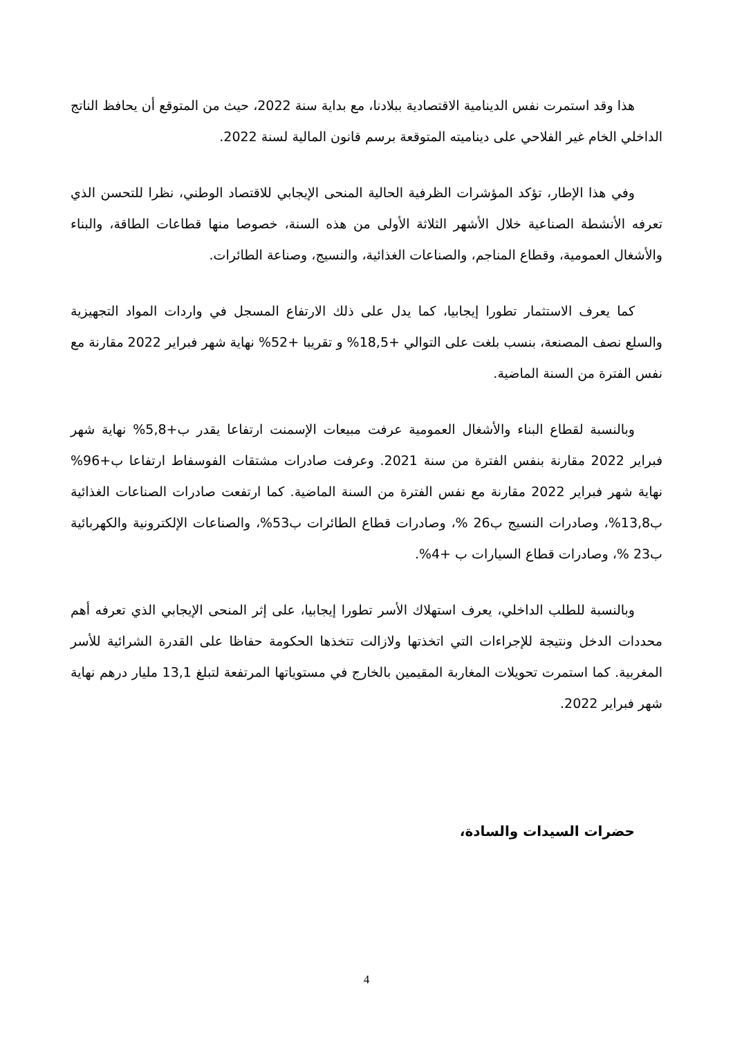هذا وقد استمرت نفس الدينامية الاقتصادية ببلادنا، مع بداية سنة 2022، حيث من المتوقع أن يحافظ الناتج الداخلي الخام غير الفلاحي على ديناميته المتوقعة برسم قانون المالية لسنة 2022.
وفي هذا الإطار، تؤكد المؤشرات الظرفية الحالية المنحى الإيجابي للاقتصاد الوطني، نظرا للتحسن الذي تعرفه الأنشطة الصناعية خلال الأشهر الثلاثة الأولى من هذه السنة، خصوصا منها قطاعات الطاقة، والبناء والأشغال العمومية، وقطاع المناجم، والصناعات الغذائية، والنسيج، وصناعة الطائرات.
كما يعرف الاستثمار تطورا إيجابيا، كما يدل على ذلك الارتفاع المسجل في واردات المواد التجهيزية والسلع نصف المصنعة، بنسب بلغت على التوالي +18,5% و تقريبا +52% نهاية شهر فبراير 2022 مقارنة مع نفس الفترة من السنة الماضية.
وبالنسبة لقطاع البناء والأشغال العمومية عرفت مبيعات الإسمنت ارتفاعا يقدر ب+5,8% نهاية شهر فبراير 2022 مقارنة بنفس الفترة من سنة 2021. وعرفت صادرات مشتقات الفوسفاط ارتفاعا ب+96% نهاية شهر فبراير 2022 مقارنة مع نفس الفترة من السنة الماضية. كما ارتفعت صادرات الصناعات الغذائية ب13,8%، وصادرات النسيج ب26 %، وصادرات قطاع الطائرات ب53%، والصناعات الإلكترونية والكهربائية ب23 %، وصادرات قطاع السيارات ب +4%.
وبالنسبة للطلب الداخلي، يعرف استهلاك الأسر تطورا إيجابيا، على إثر المنحى الإيجابي الذي تعرفه أهم محددات الدخل ونتيجة للإجراءات التي اتخذتها ولازالت تتخذها الحكومة حفاظا على القدرة الشرائية للأسر المغربية. كما استمرت تحويلات المغاربة المقيمين بالخارج في مستوياتها المرتفعة لتبلغ 13,1 مليار درهم نهاية شهر فبراير 2022.
حضرات السيدات والسادة،
4